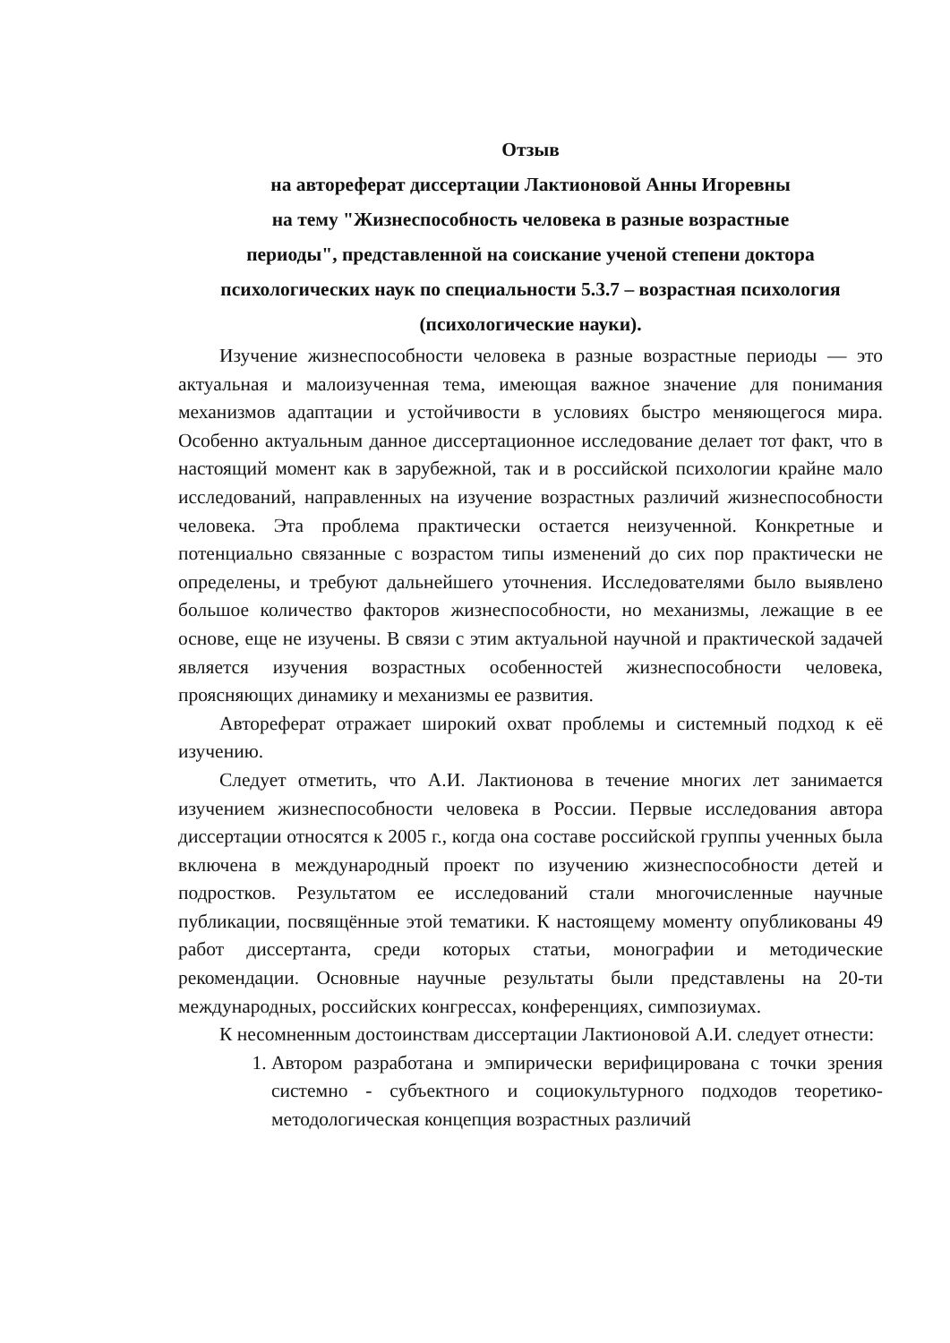Отзыв
на автореферат диссертации Лактионовой Анны Игоревны
на тему "Жизнеспособность человека в разные возрастные
периоды", представленной на соискание ученой степени доктора
психологических наук по специальности 5.3.7 – возрастная психология
(психологические науки).
Изучение жизнеспособности человека в разные возрастные периоды — это актуальная и малоизученная тема, имеющая важное значение для понимания механизмов адаптации и устойчивости в условиях быстро меняющегося мира. Особенно актуальным данное диссертационное исследование делает тот факт, что в настоящий момент как в зарубежной, так и в российской психологии крайне мало исследований, направленных на изучение возрастных различий жизнеспособности человека. Эта проблема практически остается неизученной. Конкретные и потенциально связанные с возрастом типы изменений до сих пор практически не определены, и требуют дальнейшего уточнения. Исследователями было выявлено большое количество факторов жизнеспособности, но механизмы, лежащие в ее основе, еще не изучены. В связи с этим актуальной научной и практической задачей является изучения возрастных особенностей жизнеспособности человека, проясняющих динамику и механизмы ее развития.
Автореферат отражает широкий охват проблемы и системный подход к её изучению.
Следует отметить, что А.И. Лактионова в течение многих лет занимается изучением жизнеспособности человека в России. Первые исследования автора диссертации относятся к 2005 г., когда она составе российской группы ученных была включена в международный проект по изучению жизнеспособности детей и подростков. Результатом ее исследований стали многочисленные научные публикации, посвящённые этой тематики. К настоящему моменту опубликованы 49 работ диссертанта, среди которых статьи, монографии и методические рекомендации. Основные научные результаты были представлены на 20-ти международных, российских конгрессах, конференциях, симпозиумах.
К несомненным достоинствам диссертации Лактионовой А.И. следует отнести:
1. Автором разработана и эмпирически верифицирована с точки зрения системно - субъектного и социокультурного подходов теоретико-методологическая концепция возрастных различий